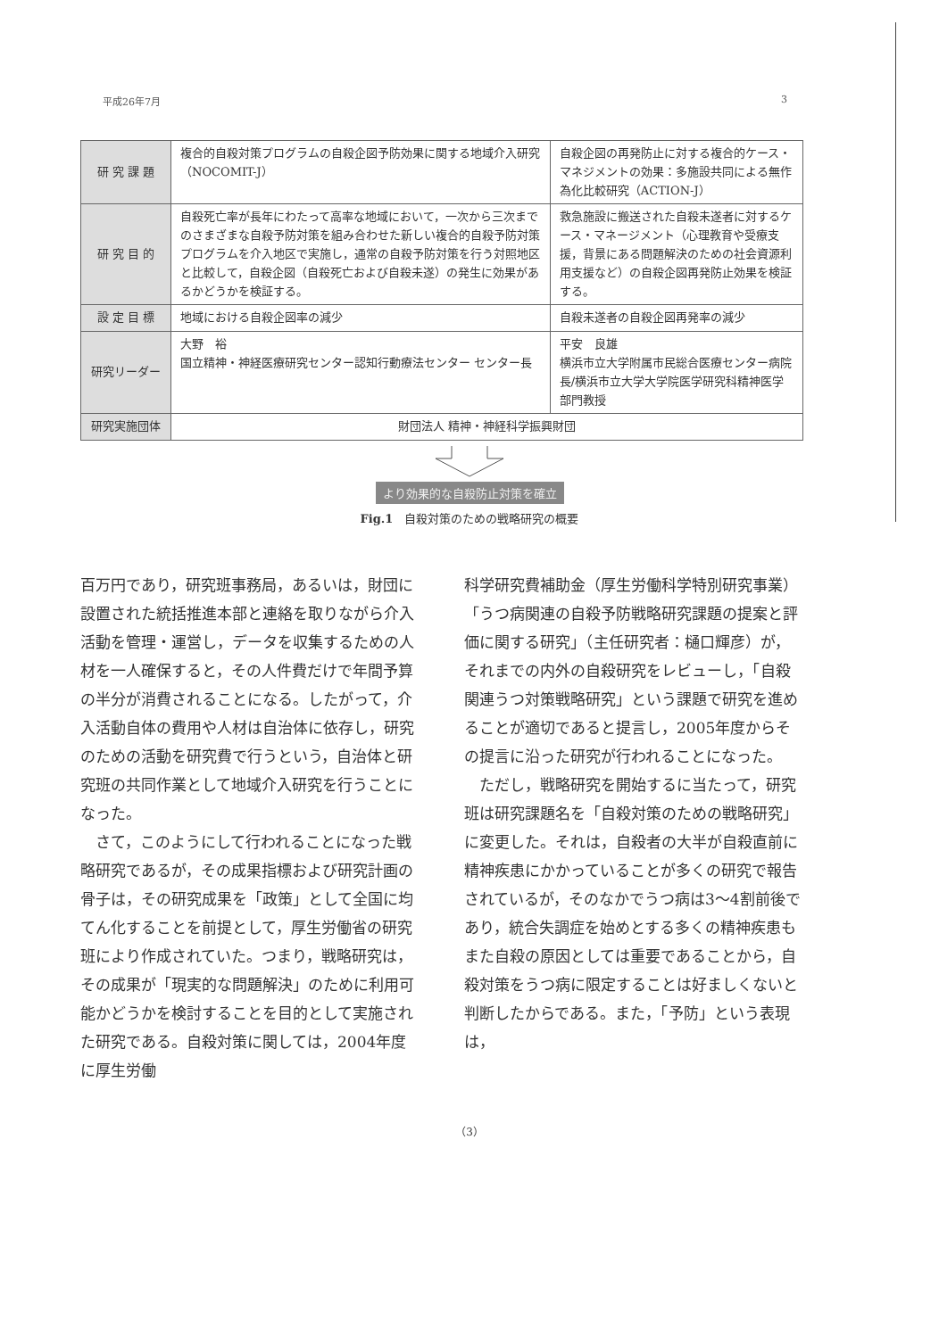平成26年7月 3
| 研 究 課 題 | 複合的自殺対策プログラムの自殺企図予防効果に関する地域介入研究（NOCOMIT-J） | 自殺企図の再発防止に対する複合的ケース・マネジメントの効果：多施設共同による無作為化比較研究（ACTION-J） |
| 研 究 目 的 | 自殺死亡率が長年にわたって高率な地域において，一次から三次までのさまざまな自殺予防対策を組み合わせた新しい複合的自殺予防対策プログラムを介入地区で実施し，通常の自殺予防対策を行う対照地区と比較して，自殺企図（自殺死亡および自殺未遂）の発生に効果があるかどうかを検証する。 | 救急施設に搬送された自殺未遂者に対するケース・マネージメント（心理教育や受療支援，背景にある問題解決のための社会資源利用支援など）の自殺企図再発防止効果を検証する。 |
| 設 定 目 標 | 地域における自殺企図率の減少 | 自殺未遂者の自殺企図再発率の減少 |
| 研究リーダー | 大野 裕 国立精神・神経医療研究センター認知行動療法センター センター長 | 平安 良雄 横浜市立大学附属市民総合医療センター病院長/横浜市立大学大学院医学研究科精神医学部門教授 |
| 研究実施団体 | 財団法人 精神・神経科学振興財団 | |
より効果的な自殺防止対策を確立
Fig.1　自殺対策のための戦略研究の概要
百万円であり，研究班事務局，あるいは，財団に設置された統括推進本部と連絡を取りながら介入活動を管理・運営し，データを収集するための人材を一人確保すると，その人件費だけで年間予算の半分が消費されることになる。したがって，介入活動自体の費用や人材は自治体に依存し，研究のための活動を研究費で行うという，自治体と研究班の共同作業として地域介入研究を行うことになった。
　さて，このようにして行われることになった戦略研究であるが，その成果指標および研究計画の骨子は，その研究成果を「政策」として全国に均てん化することを前提として，厚生労働省の研究班により作成されていた。つまり，戦略研究は，その成果が「現実的な問題解決」のために利用可能かどうかを検討することを目的として実施された研究である。自殺対策に関しては，2004年度に厚生労働
科学研究費補助金（厚生労働科学特別研究事業）「うつ病関連の自殺予防戦略研究課題の提案と評価に関する研究」（主任研究者：樋口輝彦）が，それまでの内外の自殺研究をレビューし，「自殺関連うつ対策戦略研究」という課題で研究を進めることが適切であると提言し，2005年度からその提言に沿った研究が行われることになった。
　ただし，戦略研究を開始するに当たって，研究班は研究課題名を「自殺対策のための戦略研究」に変更した。それは，自殺者の大半が自殺直前に精神疾患にかかっていることが多くの研究で報告されているが，そのなかでうつ病は3～4割前後であり，統合失調症を始めとする多くの精神疾患もまた自殺の原因としては重要であることから，自殺対策をうつ病に限定することは好ましくないと判断したからである。また，「予防」という表現は，
（3）